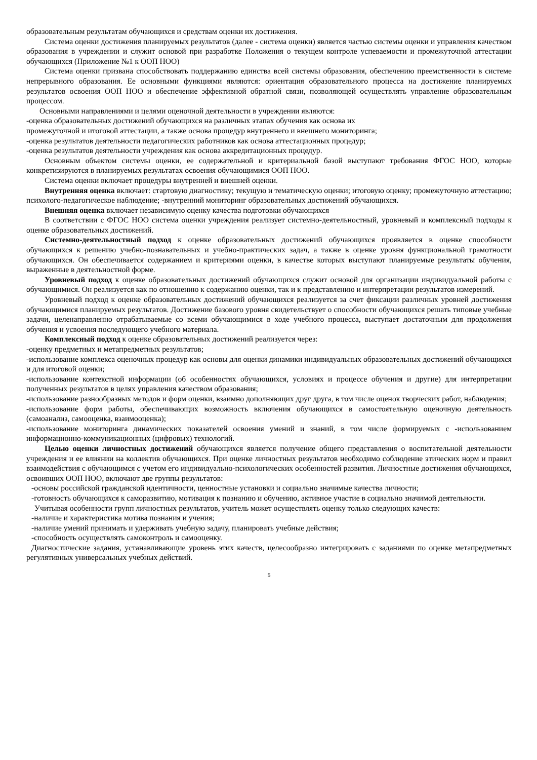образовательным результатам обучающихся и средствам оценки их достижения.
Система оценки достижения планируемых результатов (далее - система оценки) является частью системы оценки и управления качеством образования в учреждении и служит основой при разработке Положения о текущем контроле успеваемости и промежуточной аттестации обучающихся (Приложение №1 к ООП НОО)
Система оценки призвана способствовать поддержанию единства всей системы образования, обеспечению преемственности в системе непрерывного образования. Ее основными функциями являются: ориентация образовательного процесса на достижение планируемых результатов освоения ООП НОО и обеспечение эффективной обратной связи, позволяющей осуществлять управление образовательным процессом.
Основными направлениями и целями оценочной деятельности в учреждении являются:
-оценка образовательных достижений обучающихся на различных этапах обучения как основа их
промежуточной и итоговой аттестации, а также основа процедур внутреннего и внешнего мониторинга;
-оценка результатов деятельности педагогических работников как основа аттестационных процедур;
-оценка результатов деятельности учреждения как основа аккредитационных процедур.
Основным объектом системы оценки, ее содержательной и критериальной базой выступают требования ФГОС НОО, которые конкретизируются в планируемых результатах освоения обучающимися ООП НОО.
Система оценки включает процедуры внутренней и внешней оценки.
Внутренняя оценка включает: стартовую диагностику; текущую и тематическую оценки; итоговую оценку; промежуточную аттестацию; психолого-педагогическое наблюдение; -внутренний мониторинг образовательных достижений обучающихся.
Внешняя оценка включает независимую оценку качества подготовки обучающихся
В соответствии с ФГОС НОО система оценки учреждения реализует системно-деятельностный, уровневый и комплексный подходы к оценке образовательных достижений.
Системно-деятельностный подход к оценке образовательных достижений обучающихся проявляется в оценке способности обучающихся к решению учебно-познавательных и учебно-практических задач, а также в оценке уровня функциональной грамотности обучающихся. Он обеспечивается содержанием и критериями оценки, в качестве которых выступают планируемые результаты обучения, выраженные в деятельностной форме.
Уровневый подход к оценке образовательных достижений обучающихся служит основой для организации индивидуальной работы с обучающимися. Он реализуется как по отношению к содержанию оценки, так и к представлению и интерпретации результатов измерений.
Уровневый подход к оценке образовательных достижений обучающихся реализуется за счет фиксации различных уровней достижения обучающимися планируемых результатов. Достижение базового уровня свидетельствует о способности обучающихся решать типовые учебные задачи, целенаправленно отрабатываемые со всеми обучающимися в ходе учебного процесса, выступает достаточным для продолжения обучения и усвоения последующего учебного материала.
Комплексный подход к оценке образовательных достижений реализуется через:
-оценку предметных и метапредметных результатов;
-использование комплекса оценочных процедур как основы для оценки динамики индивидуальных образовательных достижений обучающихся и для итоговой оценки;
-использование контекстной информации (об особенностях обучающихся, условиях и процессе обучения и другие) для интерпретации полученных результатов в целях управления качеством образования;
-использование разнообразных методов и форм оценки, взаимно дополняющих друг друга, в том числе оценок творческих работ, наблюдения;
-использование форм работы, обеспечивающих возможность включения обучающихся в самостоятельную оценочную деятельность (самоанализ, самооценка, взаимооценка);
-использование мониторинга динамических показателей освоения умений и знаний, в том числе формируемых с -использованием информационно-коммуникационных (цифровых) технологий.
Целью оценки личностных достижений обучающихся является получение общего представления о воспитательной деятельности учреждения и ее влиянии на коллектив обучающихся. При оценке личностных результатов необходимо соблюдение этических норм и правил взаимодействия с обучающимся с учетом его индивидуально-психологических особенностей развития. Личностные достижения обучающихся, освоивших ООП НОО, включают две группы результатов:
-основы российской гражданской идентичности, ценностные установки и социально значимые качества личности;
-готовность обучающихся к саморазвитию, мотивация к познанию и обучению, активное участие в социально значимой деятельности.
Учитывая особенности групп личностных результатов, учитель может осуществлять оценку только следующих качеств:
-наличие и характеристика мотива познания и учения;
-наличие умений принимать и удерживать учебную задачу, планировать учебные действия;
-способность осуществлять самоконтроль и самооценку.
Диагностические задания, устанавливающие уровень этих качеств, целесообразно интегрировать с заданиями по оценке метапредметных регулятивных универсальных учебных действий.
5